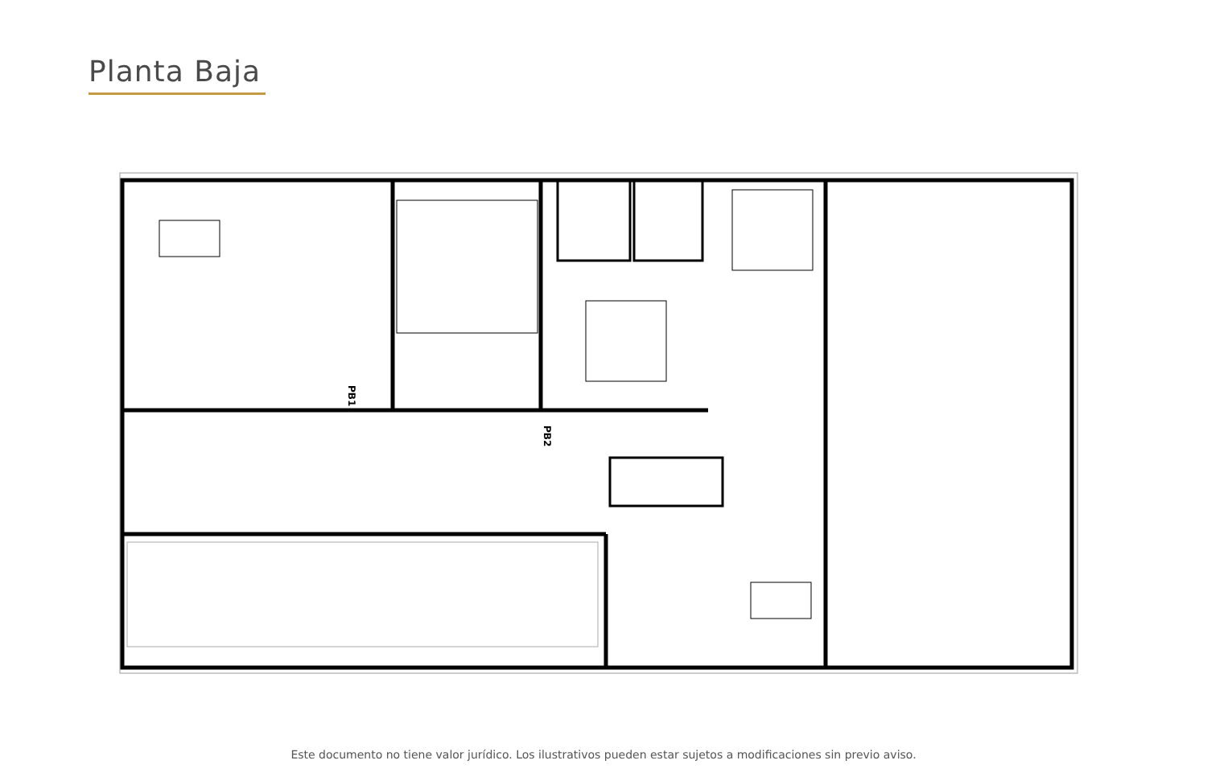Planta Baja
PB1
PB2
Este documento no tiene valor jurídico. Los ilustrativos pueden estar sujetos a modificaciones sin previo aviso.